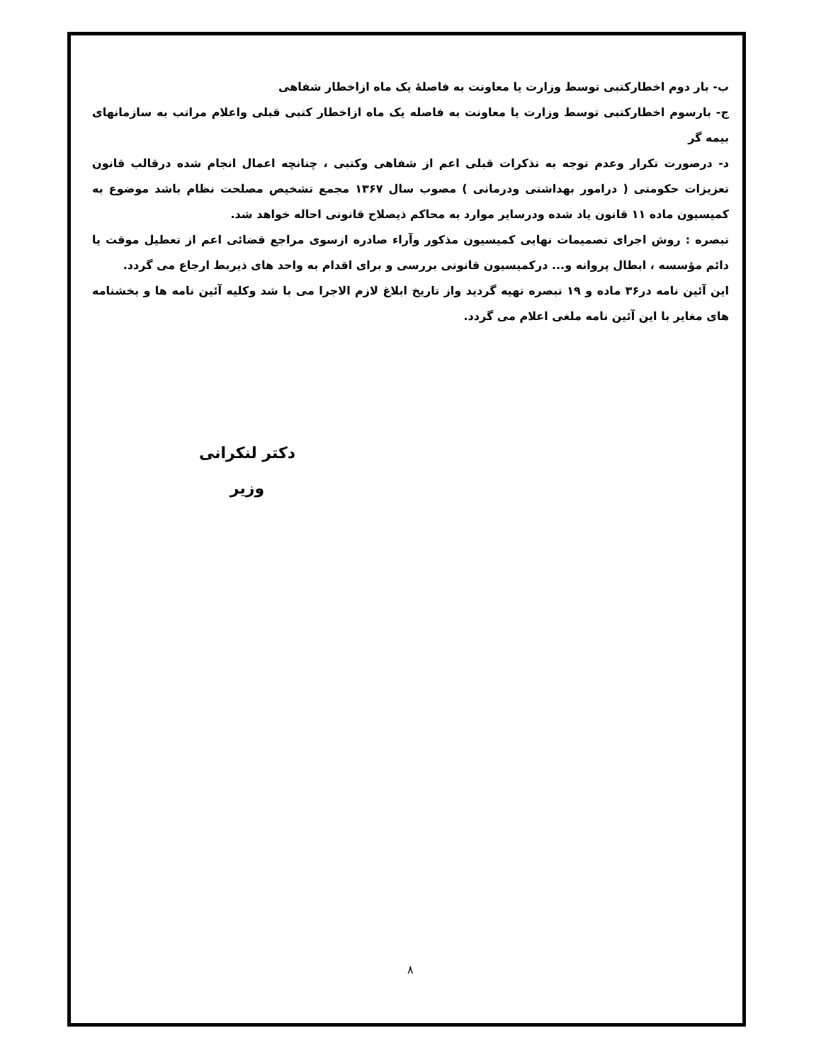ب- بار دوم اخطارکتبی توسط وزارت یا معاونت به فاصلهٔ یک ماه ازاخطار شفاهی
ج- بارسوم اخطارکتبی توسط وزارت یا معاونت به فاصله یک ماه ازاخطار کتبی قبلی واعلام مراتب به سازمانهای بیمه گر
د- درصورت تکرار وعدم توجه به تذکرات قبلی اعم از شفاهی وکتبی ، چنانچه اعمال انجام شده درقالب قانون تعزیزات حکومتی ( درامور بهداشتی ودرمانی ) مصوب سال ۱۳۶۷ مجمع تشخیص مصلحت نظام باشد موضوع به کمیسیون ماده ۱۱ قانون یاد شده ودرسایر موارد به محاکم ذیصلاح قانونی احاله خواهد شد.
تبصره : روش اجرای تصمیمات نهایی کمیسیون مذکور وآراء صادره ازسوی مراجع قضائی اعم از تعطیل موقت یا دائم مؤسسه ، ابطال پروانه و... درکمیسیون قانونی بررسی و برای اقدام به واحد های ذیربط ارجاع می گردد.
این آئین نامه در۳۶ ماده و ۱۹ تبصره تهیه گردید واز تاریخ ابلاغ لازم الاجرا می با شد وکلیه آئین نامه ها و بخشنامه های مغایر با این آئین نامه ملغی اعلام می گردد.
دکتر لنکرانی
وزیر
۸